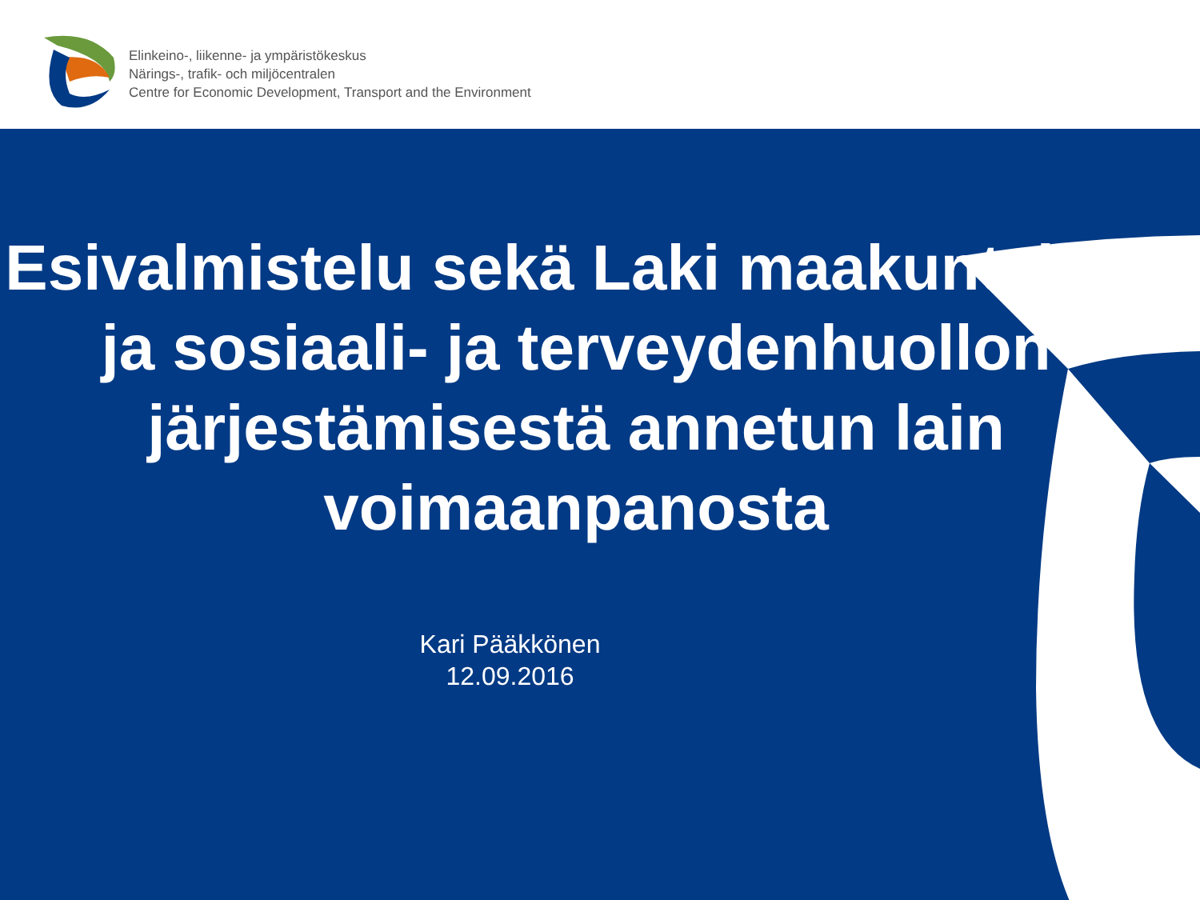Elinkeino-, liikenne- ja ympäristökeskus
Närings-, trafik- och miljöcentralen
Centre for Economic Development, Transport and the Environment
Esivalmistelu sekä Laki maakuntalain ja sosiaali- ja terveydenhuollon järjestämisestä annetun lain voimaanpanosta
Kari Pääkkönen
12.09.2016